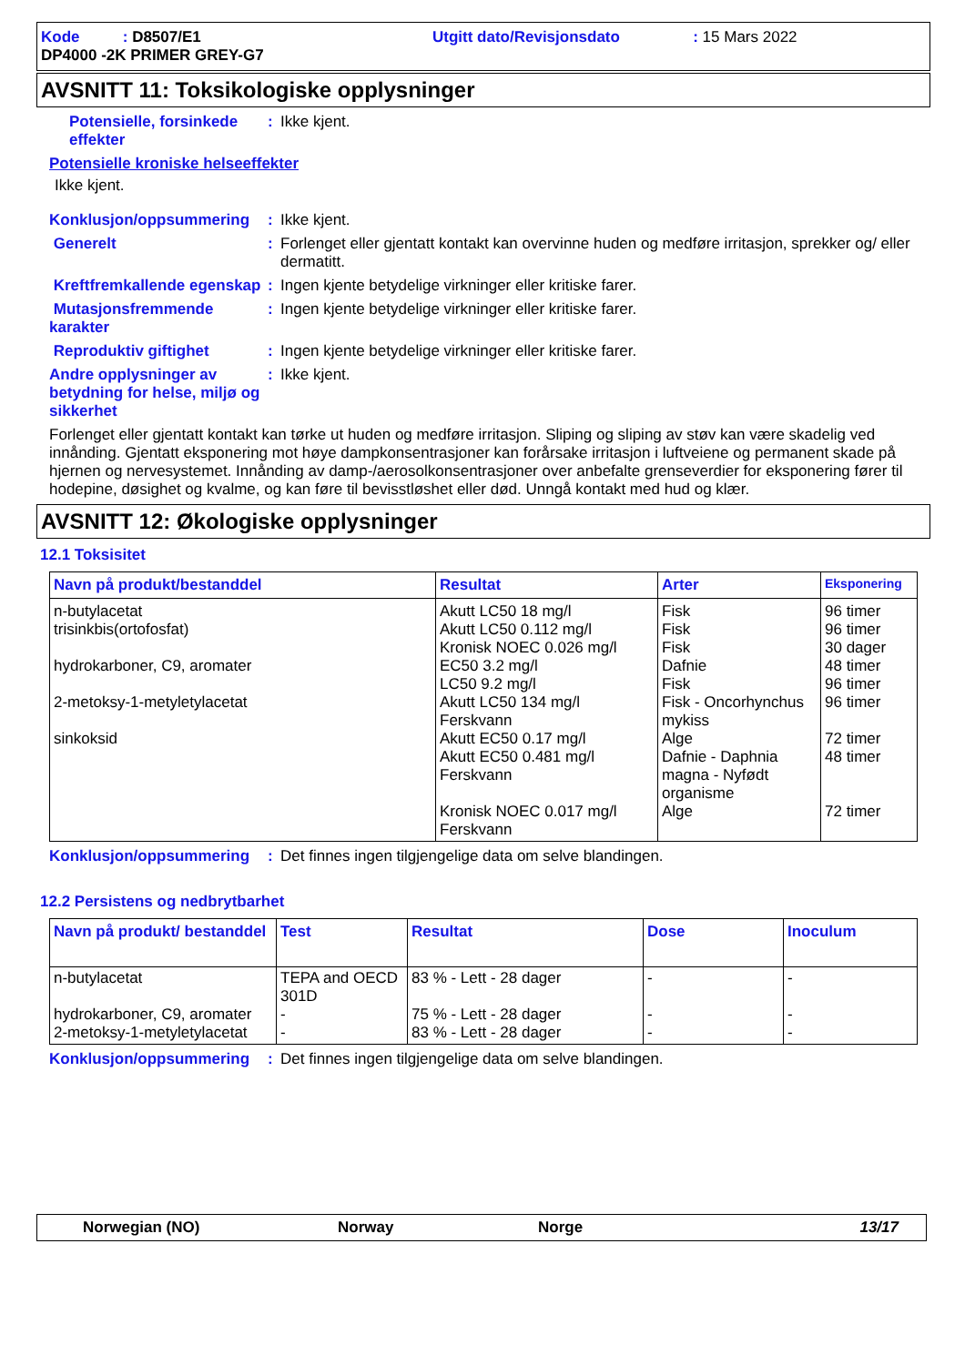Kode : D8507/E1
Utgitt dato/Revisjonsdato : 15 Mars 2022
DP4000 -2K PRIMER GREY-G7
AVSNITT 11: Toksikologiske opplysninger
Potensielle, forsinkede effekter: Ikke kjent.
Potensielle kroniske helseeffekter
Ikke kjent.
Konklusjon/oppsummering: Ikke kjent.
Generelt: Forlenget eller gjentatt kontakt kan overvinne huden og medføre irritasjon, sprekker og/ eller dermatitt.
Kreftfremkallende egenskap: Ingen kjente betydelige virkninger eller kritiske farer.
Mutasjonsfremmende karakter: Ingen kjente betydelige virkninger eller kritiske farer.
Reproduktiv giftighet: Ingen kjente betydelige virkninger eller kritiske farer.
Andre opplysninger av betydning for helse, miljø og sikkerhet: Ikke kjent.
Forlenget eller gjentatt kontakt kan tørke ut huden og medføre irritasjon. Sliping og sliping av støv kan være skadelig ved innånding. Gjentatt eksponering mot høye dampkonsentrasjoner kan forårsake irritasjon i luftveiene og permanent skade på hjernen og nervesystemet. Innånding av damp-/aerosolkonsentrasjoner over anbefalte grenseverdier for eksponering fører til hodepine, døsighet og kvalme, og kan føre til bevisstløshet eller død. Unngå kontakt med hud og klær.
AVSNITT 12: Økologiske opplysninger
12.1 Toksisitet
| Navn på produkt/bestanddel | Resultat | Arter | Eksponering |
| --- | --- | --- | --- |
| n-butylacetat trisinkbis(ortofosfat) hydrokarboner, C9, aromater 2-metoksy-1-metyletylacetat sinkoksid | Akutt LC50 18 mg/l Akutt LC50 0.112 mg/l Kronisk NOEC 0.026 mg/l EC50 3.2 mg/l LC50 9.2 mg/l Akutt LC50 134 mg/l Ferskvann Akutt EC50 0.17 mg/l Akutt EC50 0.481 mg/l Ferskvann Kronisk NOEC 0.017 mg/l Ferskvann | Fisk Fisk Fisk Dafnie Fisk Fisk - Oncorhynchus mykiss Alge Dafnie - Daphnia magna - Nyfødt organisme Alge | 96 timer 96 timer 30 dager 48 timer 96 timer 96 timer 72 timer 48 timer 72 timer |
Konklusjon/oppsummering: Det finnes ingen tilgjengelige data om selve blandingen.
12.2 Persistens og nedbrytbarhet
| Navn på produkt/ bestanddel | Test | Resultat | Dose | Inoculum |
| --- | --- | --- | --- | --- |
| n-butylacetat hydrokarboner, C9, aromater 2-metoksy-1-metyletylacetat | TEPA and OECD 301D - - | 83 % - Lett - 28 dager 75 % - Lett - 28 dager 83 % - Lett - 28 dager | - - - | - - - |
Konklusjon/oppsummering: Det finnes ingen tilgjengelige data om selve blandingen.
Norwegian (NO) Norway Norge 13/17